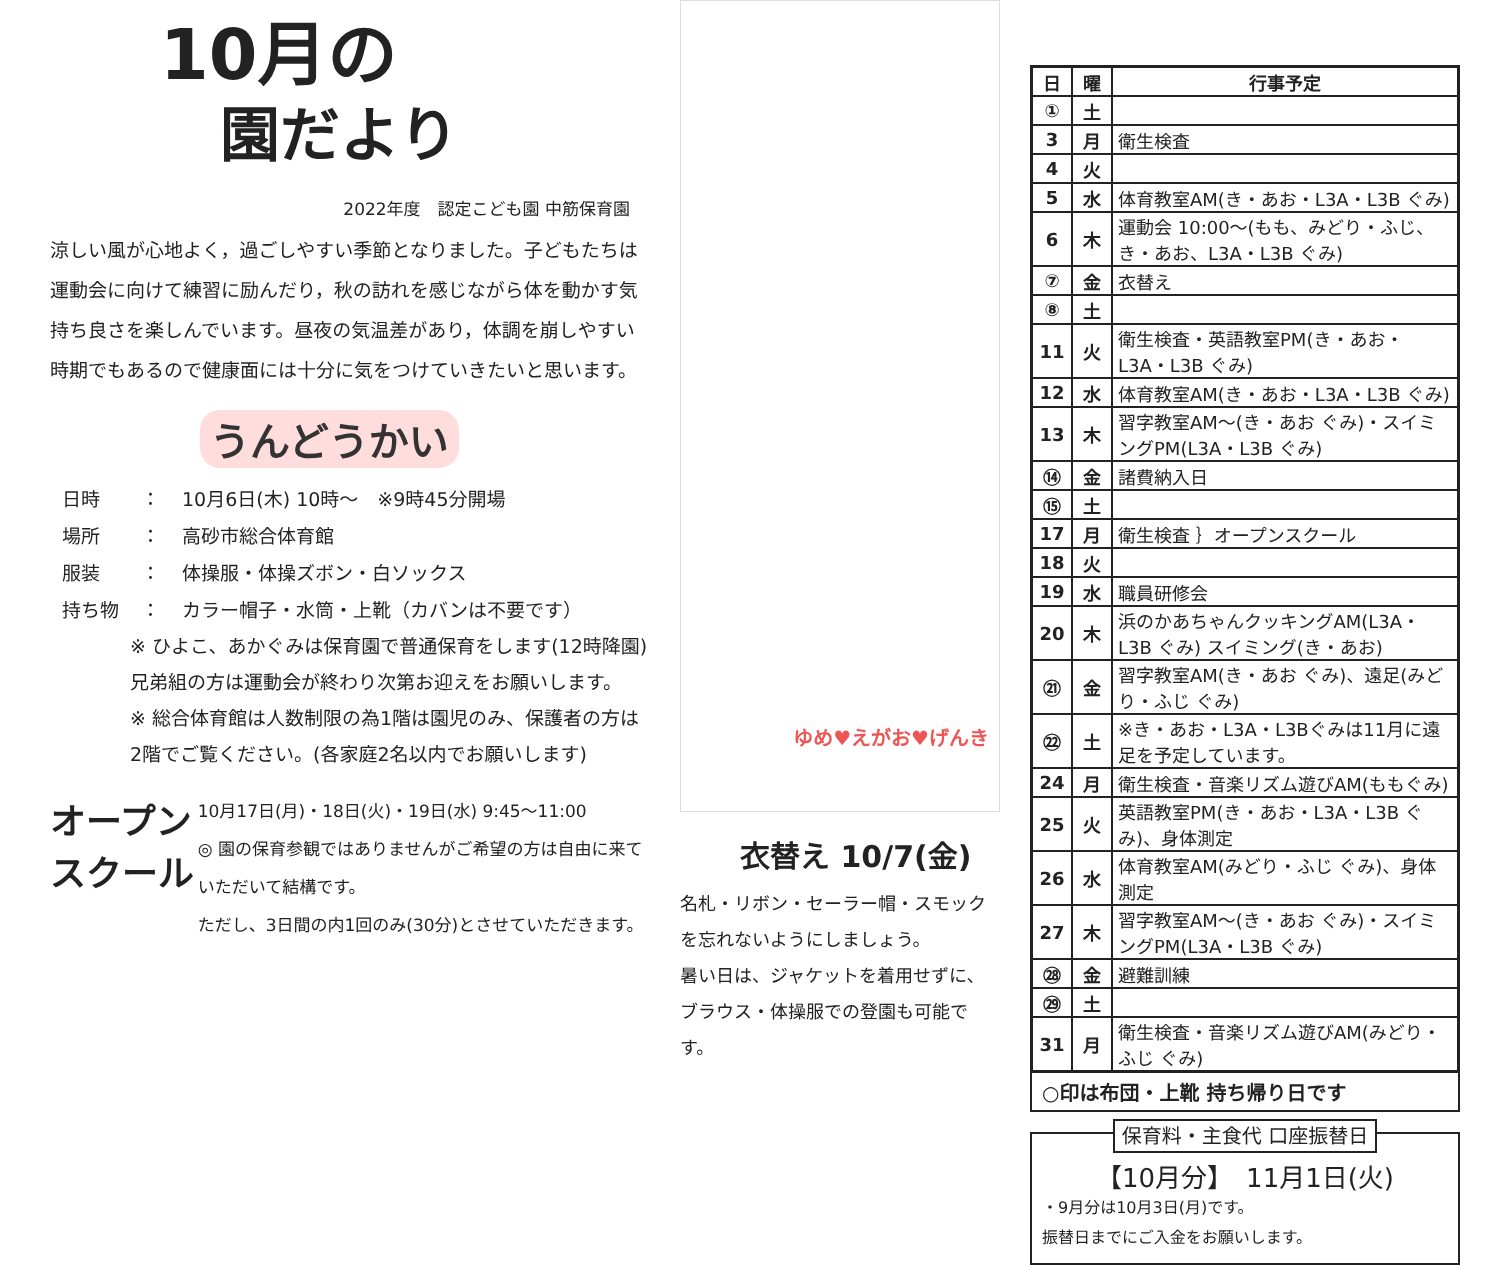10月の
園だより
2022年度　認定こども園 中筋保育園
涼しい風が心地よく，過ごしやすい季節となりました。子どもたちは運動会に向けて練習に励んだり，秋の訪れを感じながら体を動かす気持ち良さを楽しんでいます。昼夜の気温差があり，体調を崩しやすい時期でもあるので健康面には十分に気をつけていきたいと思います。
うんどうかい
| 日時 | ： | 10月6日(木) 10時～ ※9時45分開場 |
| 場所 | ： | 高砂市総合体育館 |
| 服装 | ： | 体操服・体操ズボン・白ソックス |
| 持ち物 | ： | カラー帽子・水筒・上靴（カバンは不要です） |
※ ひよこ、あかぐみは保育園で普通保育をします(12時降園)
兄弟組の方は運動会が終わり次第お迎えをお願いします。
※ 総合体育館は人数制限の為1階は園児のみ、保護者の方は2階でご覧ください。(各家庭2名以内でお願いします)
オープン スクール
10月17日(月)・18日(火)・19日(水) 9:45～11:00
◎ 園の保育参観ではありませんがご希望の方は自由に来ていただいて結構です。
ただし、3日間の内1回のみ(30分)とさせていただきます。
ゆめ♥えがお♥げんき
衣替え 10/7(金)
名札・リボン・セーラー帽・スモックを忘れないようにしましょう。
暑い日は、ジャケットを着用せずに、ブラウス・体操服での登園も可能です。
| 日 | 曜 | 行事予定 |
| --- | --- | --- |
| ① | 土 | |
| 3 | 月 | 衛生検査 |
| 4 | 火 | |
| 5 | 水 | 体育教室AM(き・あお・L3A・L3B ぐみ) |
| 6 | 木 | 運動会 10:00～(もも、みどり・ふじ、き・あお、L3A・L3B ぐみ) |
| ⑦ | 金 | 衣替え |
| ⑧ | 土 | |
| 11 | 火 | 衛生検査・英語教室PM(き・あお・L3A・L3B ぐみ) |
| 12 | 水 | 体育教室AM(き・あお・L3A・L3B ぐみ) |
| 13 | 木 | 習字教室AM～(き・あお ぐみ)・スイミングPM(L3A・L3B ぐみ) |
| ⑭ | 金 | 諸費納入日 |
| ⑮ | 土 | |
| 17 | 月 | 衛生検査 ｝オープンスクール |
| 18 | 火 | |
| 19 | 水 | 職員研修会 |
| 20 | 木 | 浜のかあちゃんクッキングAM(L3A・L3B ぐみ) スイミング(き・あお) |
| ㉑ | 金 | 習字教室AM(き・あお ぐみ)、遠足(みどり・ふじ ぐみ) |
| ㉒ | 土 | ※き・あお・L3A・L3Bぐみは11月に遠足を予定しています。 |
| 24 | 月 | 衛生検査・音楽リズム遊びAM(ももぐみ) |
| 25 | 火 | 英語教室PM(き・あお・L3A・L3B ぐみ)、身体測定 |
| 26 | 水 | 体育教室AM(みどり・ふじ ぐみ)、身体測定 |
| 27 | 木 | 習字教室AM～(き・あお ぐみ)・スイミングPM(L3A・L3B ぐみ) |
| ㉘ | 金 | 避難訓練 |
| ㉙ | 土 | |
| 31 | 月 | 衛生検査・音楽リズム遊びAM(みどり・ふじ ぐみ) |
○印は布団・上靴 持ち帰り日です
保育料・主食代 口座振替日
【10月分】　11月1日(火)
・9月分は10月3日(月)です。
振替日までにご入金をお願いします。